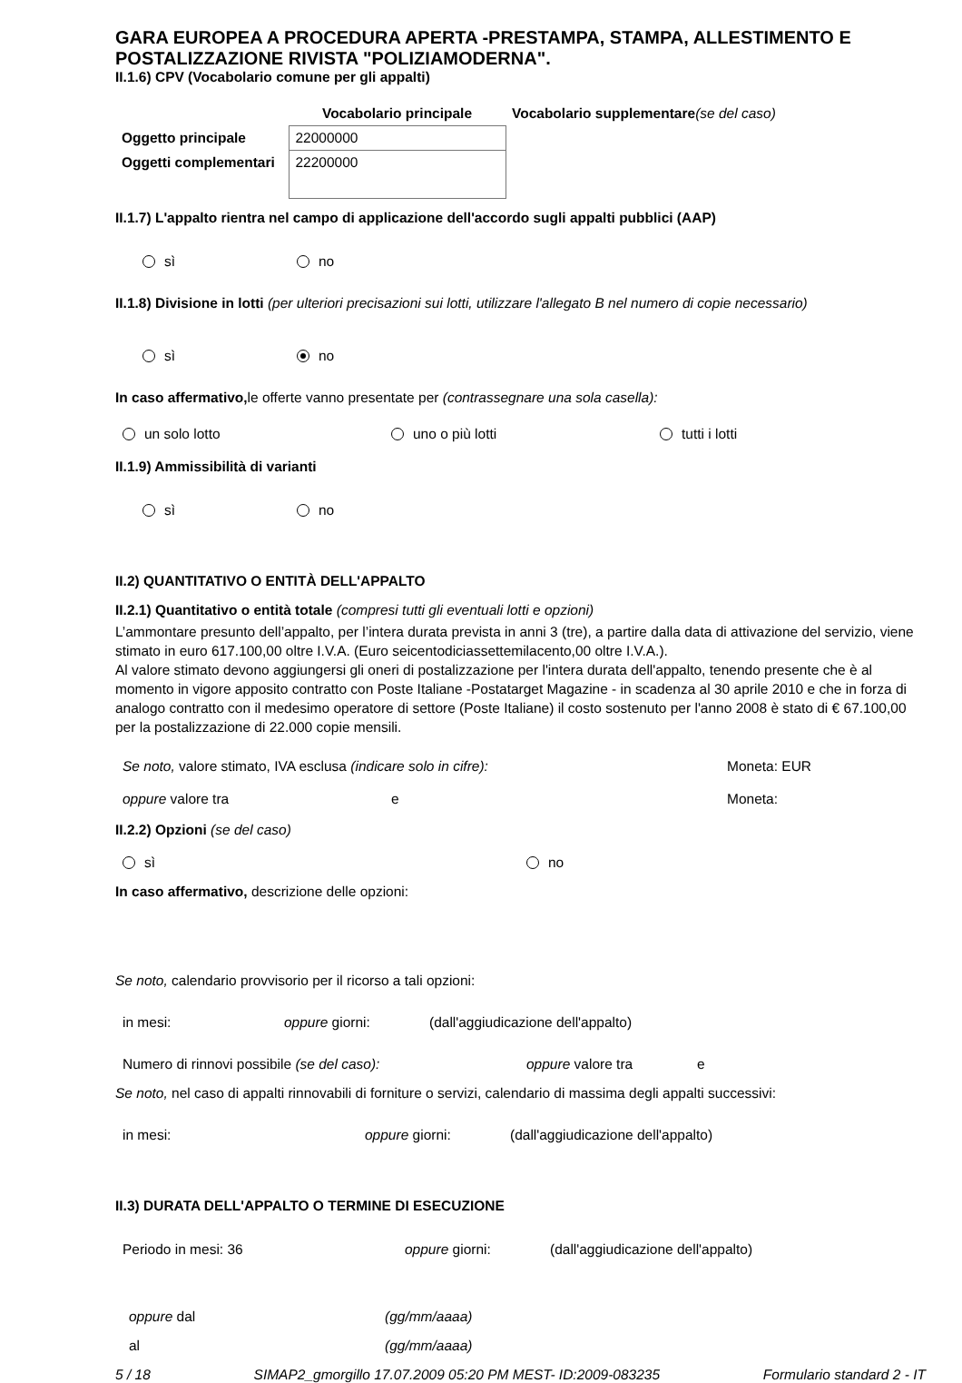GARA EUROPEA A PROCEDURA APERTA -PRESTAMPA, STAMPA, ALLESTIMENTO E POSTALIZZAZIONE RIVISTA "POLIZIAMODERNA".
II.1.6) CPV (Vocabolario comune per gli appalti)
| | Vocabolario principale | Vocabolario supplementare (se del caso) |
| Oggetto principale | 22000000 | |
| Oggetti complementari | 22200000 | |
II.1.7) L'appalto rientra nel campo di applicazione dell'accordo sugli appalti pubblici (AAP)
sì no
II.1.8) Divisione in lotti (per ulteriori precisazioni sui lotti, utilizzare l'allegato B nel numero di copie necessario)
sì no
In caso affermativo, le offerte vanno presentate per (contrassegnare una sola casella):
un solo lotto uno o più lotti tutti i lotti
II.1.9) Ammissibilità di varianti
sì no
II.2) QUANTITATIVO O ENTITÀ DELL'APPALTO
II.2.1) Quantitativo o entità totale (compresi tutti gli eventuali lotti e opzioni)
L’ammontare presunto dell’appalto, per l’intera durata prevista in anni 3 (tre), a partire dalla data di attivazione del servizio, viene stimato in euro 617.100,00 oltre I.V.A. (Euro seicentodiciassettemilacento,00 oltre I.V.A.).
Al valore stimato devono aggiungersi gli oneri di postalizzazione per l'intera durata dell'appalto, tenendo presente che è al momento in vigore apposito contratto con Poste Italiane -Postatarget Magazine - in scadenza al 30 aprile 2010 e che in forza di analogo contratto con il medesimo operatore di settore (Poste Italiane) il costo sostenuto per l'anno 2008 è stato di € 67.100,00 per la postalizzazione di 22.000 copie mensili.
Se noto, valore stimato, IVA esclusa (indicare solo in cifre): Moneta: EUR
oppure valore tra e Moneta:
II.2.2) Opzioni (se del caso)
sì no
In caso affermativo, descrizione delle opzioni:
Se noto, calendario provvisorio per il ricorso a tali opzioni:
in mesi: oppure giorni: (dall'aggiudicazione dell'appalto)
Numero di rinnovi possibile (se del caso): oppure valore tra e
Se noto, nel caso di appalti rinnovabili di forniture o servizi, calendario di massima degli appalti successivi:
in mesi: oppure giorni: (dall'aggiudicazione dell'appalto)
II.3) DURATA DELL'APPALTO O TERMINE DI ESECUZIONE
Periodo in mesi: 36 oppure giorni: (dall'aggiudicazione dell'appalto)
oppure dal (gg/mm/aaaa)
al (gg/mm/aaaa)
5 / 18 SIMAP2_gmorgillo 17.07.2009 05:20 PM MEST- ID:2009-083235 Formulario standard 2 - IT